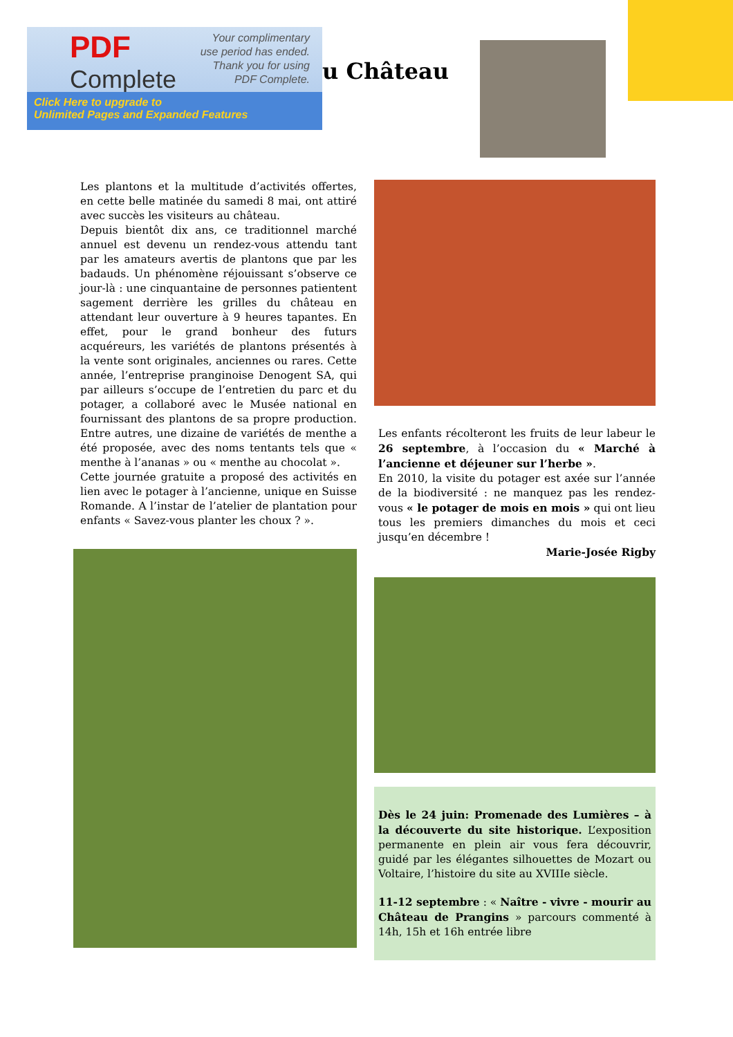PDF
Complete
Your complimentary
use period has ended.
Thank you for using
PDF Complete.
Click Here to upgrade to
Unlimited Pages and Expanded Features
u Château
Les plantons et la multitude d’activités offertes, en cette belle matinée du samedi 8 mai, ont attiré avec succès les visiteurs au château.
Depuis bientôt dix ans, ce traditionnel marché annuel est devenu un rendez-vous attendu tant par les amateurs avertis de plantons que par les badauds. Un phénomène réjouissant s’observe ce jour-là : une cinquantaine de personnes patientent sagement derrière les grilles du château en attendant leur ouverture à 9 heures tapantes. En effet, pour le grand bonheur des futurs acquéreurs, les variétés de plantons présentés à la vente sont originales, anciennes ou rares. Cette année, l’entreprise prangi­noise Denogent SA, qui par ailleurs s’occupe de l’entretien du parc et du potager, a collaboré avec le Musée national en fournissant des plantons de sa propre production. Entre autres, une dizaine de variétés de menthe a été proposée, avec des noms tentants tels que « menthe à l’ananas » ou « menthe au chocolat ».
Cette journée gratuite a proposé des activités en lien avec le potager à l’ancienne, unique en Suisse Romande. A l’instar de l’atelier de plantation pour enfants « Savez-vous planter les choux ? ».
Les enfants récolteront les fruits de leur labeur le 26 septembre, à l’occasion du « Marché à l’ancienne et déjeuner sur l’herbe ».
En 2010, la visite du potager est axée sur l’année de la biodiversité : ne manquez pas les rendez-vous « le potager de mois en mois » qui ont lieu tous les premiers dimanches du mois et ceci jusqu’en décembre !
Marie-Josée Rigby
Dès le 24 juin: Promenade des Lumières – à la découverte du site historique. L’exposition permanente en plein air vous fera découvrir, guidé par les élégantes silhouettes de Mozart ou Voltaire, l’histoire du site au XVIIIe siècle.
11-12 septembre : « Naître - vivre - mourir au Château de Prangins » parcours commenté à 14h, 15h et 16h entrée libre